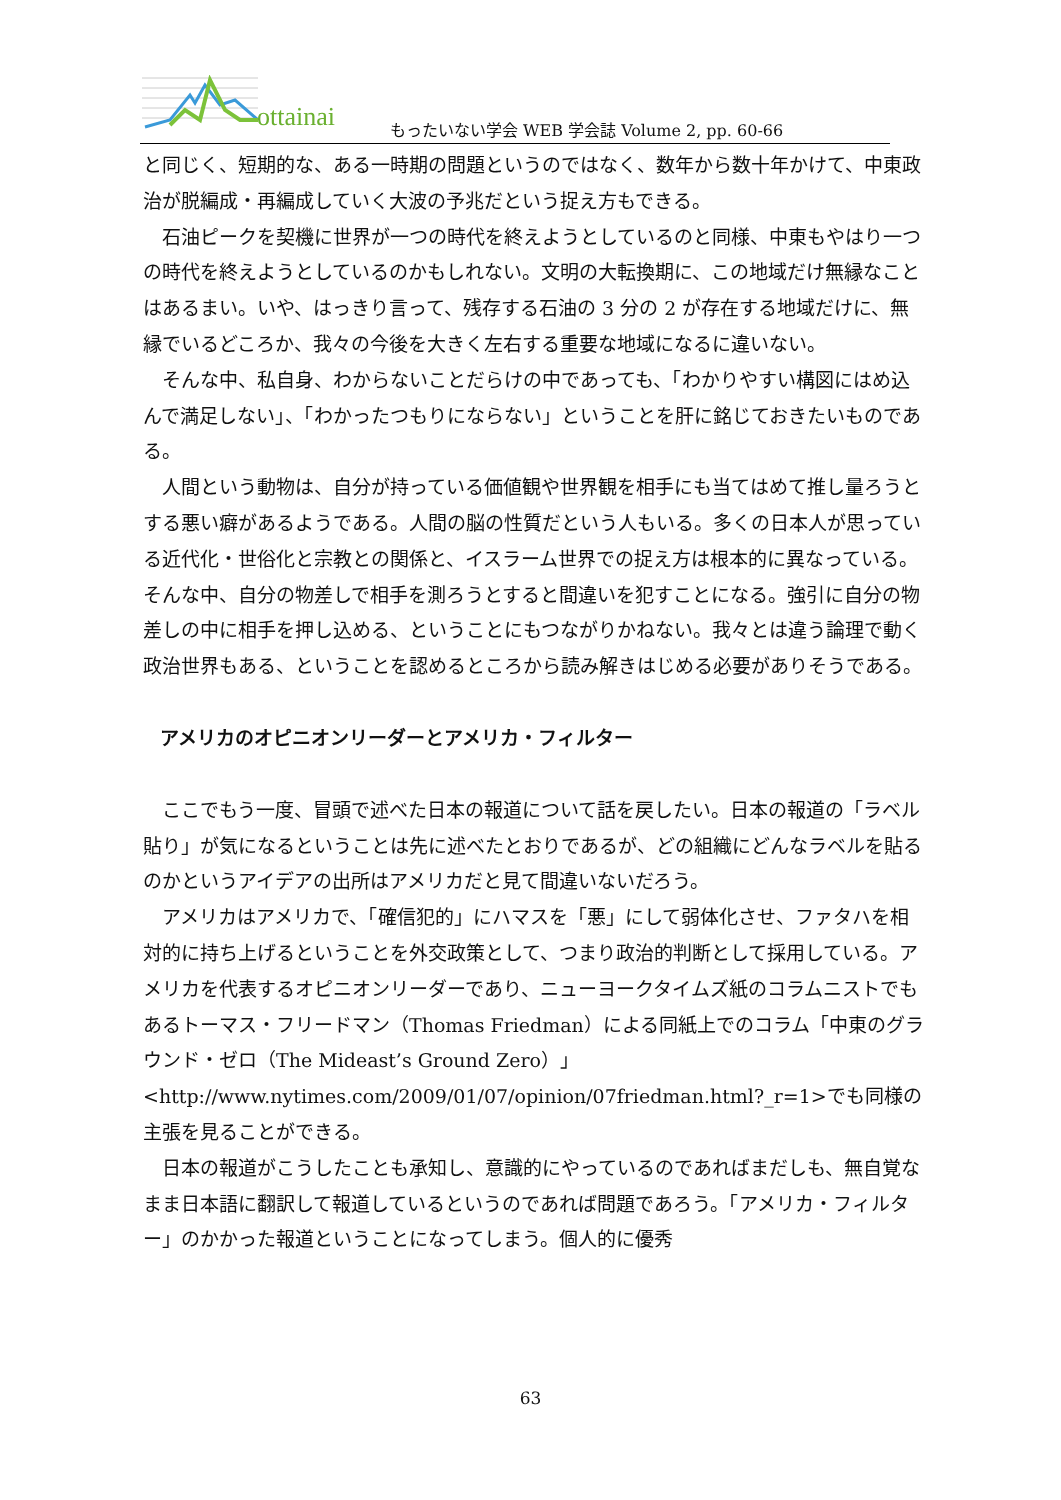ottainai
もったいない学会 WEB 学会誌 Volume 2, pp. 60-66
と同じく、短期的な、ある一時期の問題というのではなく、数年から数十年かけて、中東政治が脱編成・再編成していく大波の予兆だという捉え方もできる。
　石油ピークを契機に世界が一つの時代を終えようとしているのと同様、中東もやはり一つの時代を終えようとしているのかもしれない。文明の大転換期に、この地域だけ無縁なことはあるまい。いや、はっきり言って、残存する石油の 3 分の 2 が存在する地域だけに、無縁でいるどころか、我々の今後を大きく左右する重要な地域になるに違いない。
　そんな中、私自身、わからないことだらけの中であっても、「わかりやすい構図にはめ込んで満足しない」、「わかったつもりにならない」ということを肝に銘じておきたいものである。
　人間という動物は、自分が持っている価値観や世界観を相手にも当てはめて推し量ろうとする悪い癖があるようである。人間の脳の性質だという人もいる。多くの日本人が思っている近代化・世俗化と宗教との関係と、イスラーム世界での捉え方は根本的に異なっている。そんな中、自分の物差しで相手を測ろうとすると間違いを犯すことになる。強引に自分の物差しの中に相手を押し込める、ということにもつながりかねない。我々とは違う論理で動く政治世界もある、ということを認めるところから読み解きはじめる必要がありそうである。
アメリカのオピニオンリーダーとアメリカ・フィルター
　ここでもう一度、冒頭で述べた日本の報道について話を戻したい。日本の報道の「ラベル貼り」が気になるということは先に述べたとおりであるが、どの組織にどんなラベルを貼るのかというアイデアの出所はアメリカだと見て間違いないだろう。
　アメリカはアメリカで、「確信犯的」にハマスを「悪」にして弱体化させ、ファタハを相対的に持ち上げるということを外交政策として、つまり政治的判断として採用している。アメリカを代表するオピニオンリーダーであり、ニューヨークタイムズ紙のコラムニストでもあるトーマス・フリードマン（Thomas Friedman）による同紙上でのコラム「中東のグラウンド・ゼロ（The Mideast’s Ground Zero）」<http://www.nytimes.com/2009/01/07/opinion/07friedman.html?_r=1>でも同様の主張を見ることができる。
　日本の報道がこうしたことも承知し、意識的にやっているのであればまだしも、無自覚なまま日本語に翻訳して報道しているというのであれば問題であろう。「アメリカ・フィルター」のかかった報道ということになってしまう。個人的に優秀
63